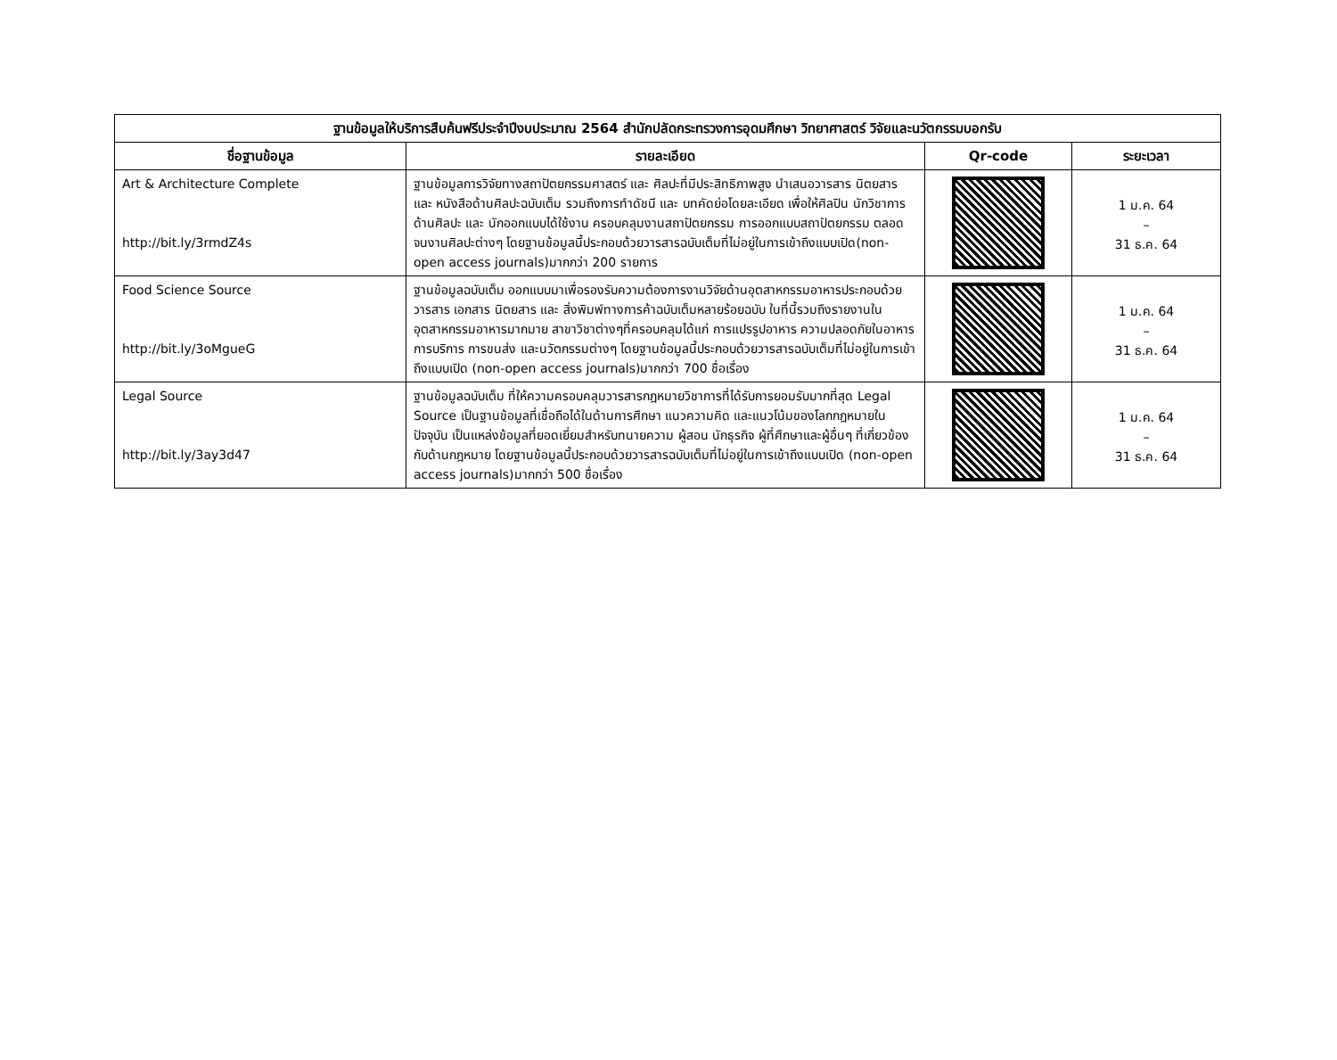| ฐานข้อมูลให้บริการสืบค้นฟรีประจำปีงบประมาณ 2564 สำนักปลัดกระทรวงการอุดมศึกษา วิทยาศาสตร์ วิจัยและนวัตกรรมบอกรับ | | | |
| --- | --- | --- | --- |
| ชื่อฐานข้อมูล | รายละเอียด | Qr-code | ระยะเวลา |
| Art & Architecture Complete http://bit.ly/3rmdZ4s | ฐานข้อมูลการวิจัยทางสถาปัตยกรรมศาสตร์ และ ศิลปะที่มีประสิทธิภาพสูง นำเสนอวารสาร นิตยสาร และ หนังสือด้านศิลปะฉบับเต็ม รวมถึงการทำดัชนี และ บทคัดย่อโดยละเอียด เพื่อให้ศิลปิน นักวิชาการด้านศิลปะ และ นักออกแบบได้ใช้งาน ครอบคลุมงานสถาปัตยกรรม การออกแบบสถาปัตยกรรม ตลอดจนงานศิลปะต่างๆ โดยฐานข้อมูลนี้ประกอบด้วยวารสารฉบับเต็มที่ไม่อยู่ในการเข้าถึงแบบเปิด(non-open access journals)มากกว่า 200 รายการ | | 1 ม.ค. 64 – 31 ธ.ค. 64 |
| Food Science Source http://bit.ly/3oMgueG | ฐานข้อมูลฉบับเต็ม ออกแบบมาเพื่อรองรับความต้องการงานวิจัยด้านอุตสาหกรรมอาหารประกอบด้วยวารสาร เอกสาร นิตยสาร และ สิ่งพิมพ์ทางการค้าฉบับเต็มหลายร้อยฉบับ ในที่นี้รวมถึงรายงานในอุตสาหกรรมอาหารมากมาย สาขาวิชาต่างๆที่ครอบคลุมได้แก่ การแปรรูปอาหาร ความปลอดภัยในอาหาร การบริการ การขนส่ง และนวัตกรรมต่างๆ โดยฐานข้อมูลนี้ประกอบด้วยวารสารฉบับเต็มที่ไม่อยู่ในการเข้าถึงแบบเปิด (non-open access journals)มากกว่า 700 ชื่อเรื่อง | | 1 ม.ค. 64 – 31 ธ.ค. 64 |
| Legal Source http://bit.ly/3ay3d47 | ฐานข้อมูลฉบับเต็ม ที่ให้ความครอบคลุมวารสารกฎหมายวิชาการที่ได้รับการยอมรับมากที่สุด Legal Source เป็นฐานข้อมูลที่เชื่อถือได้ในด้านการศึกษา แนวความคิด และแนวโน้มของโลกกฎหมายในปัจจุบัน เป็นแหล่งข้อมูลที่ยอดเยี่ยมสำหรับทนายความ ผู้สอน นักธุรกิจ ผู้ที่ศึกษาและผู้อื่นๆ ที่เกี่ยวข้องกับด้านกฎหมาย โดยฐานข้อมูลนี้ประกอบด้วยวารสารฉบับเต็มที่ไม่อยู่ในการเข้าถึงแบบเปิด (non-open access journals)มากกว่า 500 ชื่อเรื่อง | | 1 ม.ค. 64 – 31 ธ.ค. 64 |